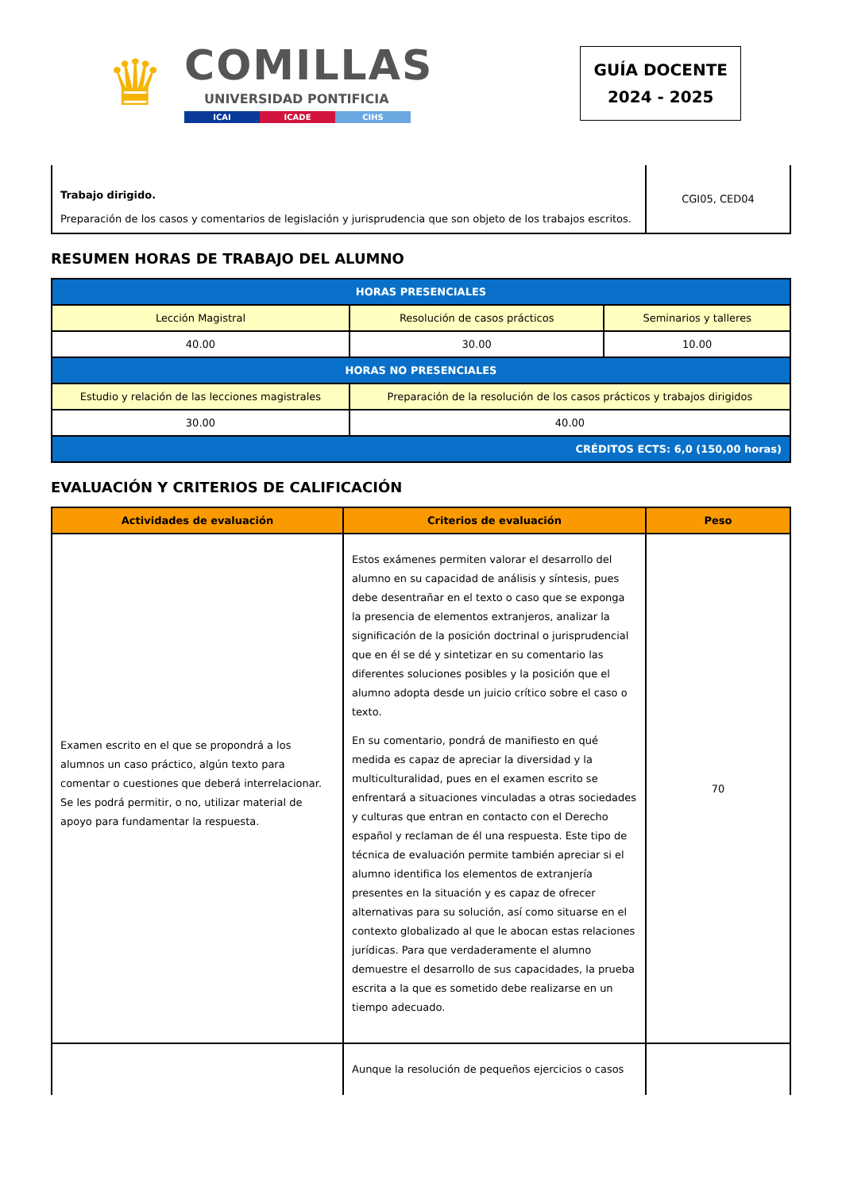♛
COMILLAS
UNIVERSIDAD PONTIFICIA
ICAI ICADE CIHS
GUÍA DOCENTE
2024 - 2025
| Trabajo dirigido. Preparación de los casos y comentarios de legislación y jurisprudencia que son objeto de los trabajos escritos. | CGI05, CED04 |
RESUMEN HORAS DE TRABAJO DEL ALUMNO
| HORAS PRESENCIALES | | |
| Lección Magistral | Resolución de casos prácticos | Seminarios y talleres |
| 40.00 | 30.00 | 10.00 |
| HORAS NO PRESENCIALES | | |
| Estudio y relación de las lecciones magistrales | Preparación de la resolución de los casos prácticos y trabajos dirigidos | |
| 30.00 | 40.00 | |
| CRÉDITOS ECTS: 6,0 (150,00 horas) | | |
EVALUACIÓN Y CRITERIOS DE CALIFICACIÓN
| Actividades de evaluación | Criterios de evaluación | Peso |
| --- | --- | --- |
| Examen escrito en el que se propondrá a los alumnos un caso práctico, algún texto para comentar o cuestiones que deberá interrelacionar. Se les podrá permitir, o no, utilizar material de apoyo para fundamentar la respuesta. | Estos exámenes permiten valorar el desarrollo del alumno en su capacidad de análisis y síntesis, pues debe desentrañar en el texto o caso que se exponga la presencia de elementos extranjeros, analizar la significación de la posición doctrinal o jurisprudencial que en él se dé y sintetizar en su comentario las diferentes soluciones posibles y la posición que el alumno adopta desde un juicio crítico sobre el caso o texto. En su comentario, pondrá de manifiesto en qué medida es capaz de apreciar la diversidad y la multiculturalidad, pues en el examen escrito se enfrentará a situaciones vinculadas a otras sociedades y culturas que entran en contacto con el Derecho español y reclaman de él una respuesta. Este tipo de técnica de evaluación permite también apreciar si el alumno identifica los elementos de extranjería presentes en la situación y es capaz de ofrecer alternativas para su solución, así como situarse en el contexto globalizado al que le abocan estas relaciones jurídicas. Para que verdaderamente el alumno demuestre el desarrollo de sus capacidades, la prueba escrita a la que es sometido debe realizarse en un tiempo adecuado. | 70 |
| | Aunque la resolución de pequeños ejercicios o casos | |